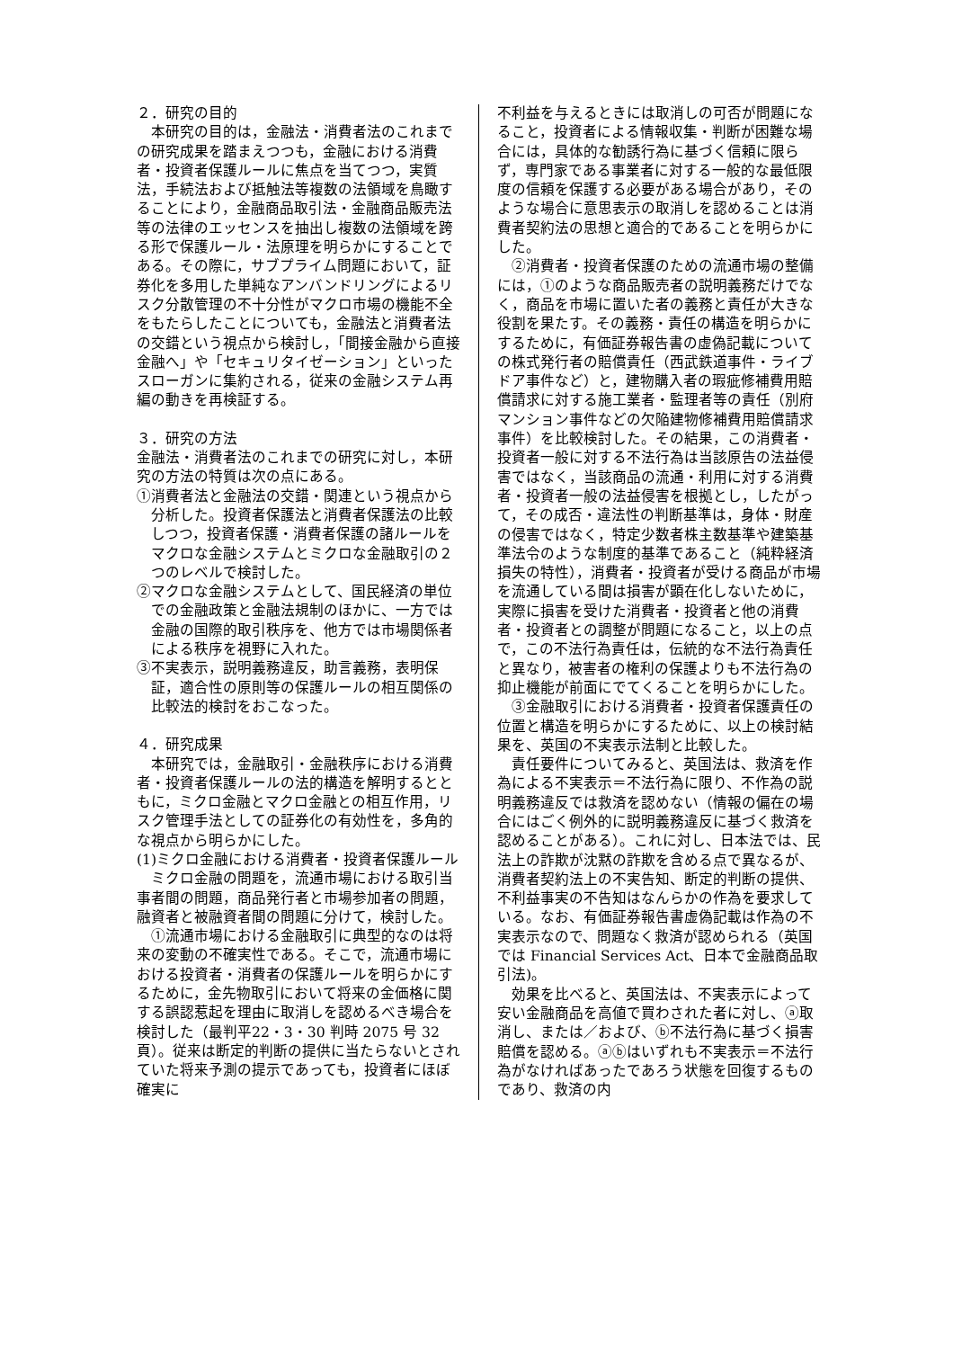２．研究の目的
本研究の目的は，金融法・消費者法のこれまでの研究成果を踏まえつつも，金融における消費者・投資者保護ルールに焦点を当てつつ，実質法，手続法および抵触法等複数の法領域を鳥瞰することにより，金融商品取引法・金融商品販売法等の法律のエッセンスを抽出し複数の法領域を跨る形で保護ルール・法原理を明らかにすることである。その際に，サブプライム問題において，証券化を多用した単純なアンバンドリングによるリスク分散管理の不十分性がマクロ市場の機能不全をもたらしたことについても，金融法と消費者法の交錯という視点から検討し，「間接金融から直接金融へ」や「セキュリタイゼーション」といったスローガンに集約される，従来の金融システム再編の動きを再検証する。
３．研究の方法
金融法・消費者法のこれまでの研究に対し，本研究の方法の特質は次の点にある。
①消費者法と金融法の交錯・関連という視点から分析した。投資者保護法と消費者保護法の比較しつつ，投資者保護・消費者保護の諸ルールをマクロな金融システムとミクロな金融取引の２つのレベルで検討した。
②マクロな金融システムとして、国民経済の単位での金融政策と金融法規制のほかに、一方では金融の国際的取引秩序を、他方では市場関係者による秩序を視野に入れた。
③不実表示，説明義務違反，助言義務，表明保証，適合性の原則等の保護ルールの相互関係の比較法的検討をおこなった。
４．研究成果
本研究では，金融取引・金融秩序における消費者・投資者保護ルールの法的構造を解明するとともに，ミクロ金融とマクロ金融との相互作用，リスク管理手法としての証券化の有効性を，多角的な視点から明らかにした。
(1)ミクロ金融における消費者・投資者保護ルール
ミクロ金融の問題を，流通市場における取引当事者間の問題，商品発行者と市場参加者の問題，融資者と被融資者間の問題に分けて，検討した。
①流通市場における金融取引に典型的なのは将来の変動の不確実性である。そこで，流通市場における投資者・消費者の保護ルールを明らかにするために，金先物取引において将来の金価格に関する誤認惹起を理由に取消しを認めるべき場合を検討した（最判平22・3・30 判時 2075 号 32 頁）。従来は断定的判断の提供に当たらないとされていた将来予測の提示であっても，投資者にほぼ確実に
不利益を与えるときには取消しの可否が問題になること，投資者による情報収集・判断が困難な場合には，具体的な勧誘行為に基づく信頼に限らず，専門家である事業者に対する一般的な最低限度の信頼を保護する必要がある場合があり，そのような場合に意思表示の取消しを認めることは消費者契約法の思想と適合的であることを明らかにした。
②消費者・投資者保護のための流通市場の整備には，①のような商品販売者の説明義務だけでなく，商品を市場に置いた者の義務と責任が大きな役割を果たす。その義務・責任の構造を明らかにするために，有価証券報告書の虚偽記載についての株式発行者の賠償責任（西武鉄道事件・ライブドア事件など）と，建物購入者の瑕疵修補費用賠償請求に対する施工業者・監理者等の責任（別府マンション事件などの欠陥建物修補費用賠償請求事件）を比較検討した。その結果，この消費者・投資者一般に対する不法行為は当該原告の法益侵害ではなく，当該商品の流通・利用に対する消費者・投資者一般の法益侵害を根拠とし，したがって，その成否・違法性の判断基準は，身体・財産の侵害ではなく，特定少数者株主数基準や建築基準法令のような制度的基準であること（純粋経済損失の特性），消費者・投資者が受ける商品が市場を流通している間は損害が顕在化しないために，実際に損害を受けた消費者・投資者と他の消費者・投資者との調整が問題になること，以上の点で，この不法行為責任は，伝統的な不法行為責任と異なり，被害者の権利の保護よりも不法行為の抑止機能が前面にでてくることを明らかにした。
③金融取引における消費者・投資者保護責任の位置と構造を明らかにするために、以上の検討結果を、英国の不実表示法制と比較した。
責任要件についてみると、英国法は、救済を作為による不実表示＝不法行為に限り、不作為の説明義務違反では救済を認めない（情報の偏在の場合にはごく例外的に説明義務違反に基づく救済を認めることがある）。これに対し、日本法では、民法上の詐欺が沈黙の詐欺を含める点で異なるが、消費者契約法上の不実告知、断定的判断の提供、不利益事実の不告知はなんらかの作為を要求している。なお、有価証券報告書虚偽記載は作為の不実表示なので、問題なく救済が認められる（英国では Financial Services Act、日本で金融商品取引法)。
効果を比べると、英国法は、不実表示によって安い金融商品を高値で買わされた者に対し、ⓐ取消し、または／および、ⓑ不法行為に基づく損害賠償を認める。ⓐⓑはいずれも不実表示＝不法行為がなければあったであろう状態を回復するものであり、救済の内